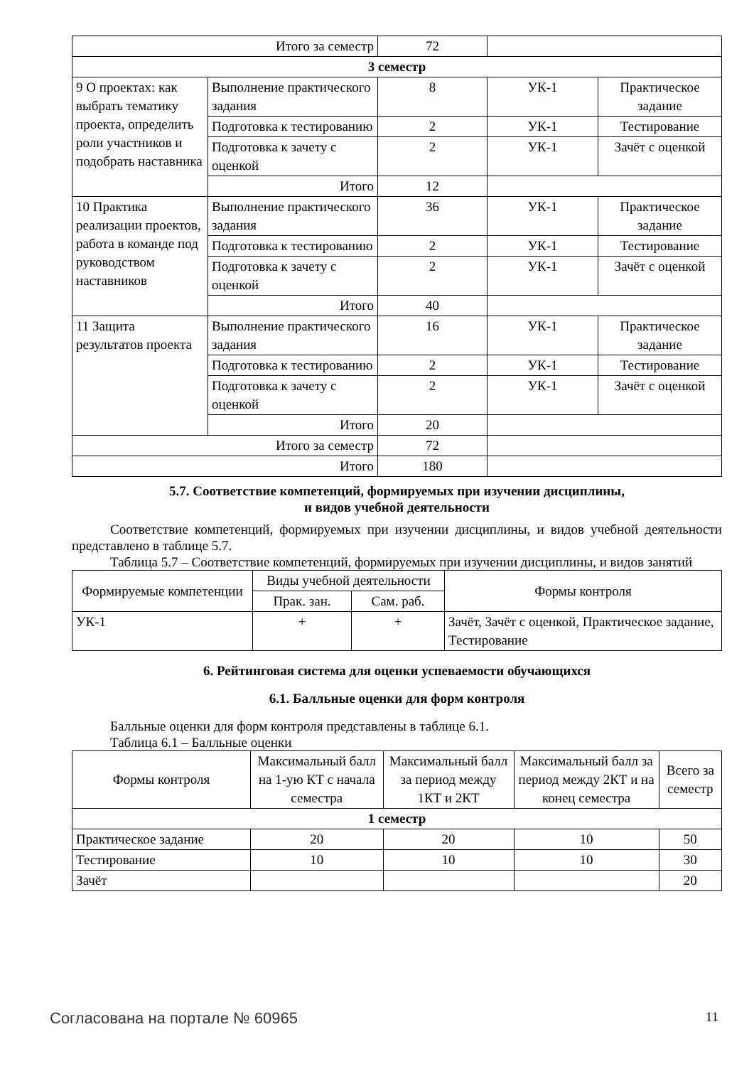| Итого за семестр | | 72 | | |
| 3 семестр | | | | |
| 9 О проектах: как выбрать тематику проекта, определить роли участников и подобрать наставника | Выполнение практического задания | 8 | УК-1 | Практическое задание |
| | Подготовка к тестированию | 2 | УК-1 | Тестирование |
| | Подготовка к зачету с оценкой | 2 | УК-1 | Зачёт с оценкой |
| | Итого | 12 | | |
| 10 Практика реализации проектов, работа в команде под руководством наставников | Выполнение практического задания | 36 | УК-1 | Практическое задание |
| | Подготовка к тестированию | 2 | УК-1 | Тестирование |
| | Подготовка к зачету с оценкой | 2 | УК-1 | Зачёт с оценкой |
| | Итого | 40 | | |
| 11 Защита результатов проекта | Выполнение практического задания | 16 | УК-1 | Практическое задание |
| | Подготовка к тестированию | 2 | УК-1 | Тестирование |
| | Подготовка к зачету с оценкой | 2 | УК-1 | Зачёт с оценкой |
| | Итого | 20 | | |
| Итого за семестр | | 72 | | |
| Итого | | 180 | | |
5.7. Соответствие компетенций, формируемых при изучении дисциплины,
и видов учебной деятельности
Соответствие компетенций, формируемых при изучении дисциплины, и видов учебной деятельности представлено в таблице 5.7.
Таблица 5.7 – Соответствие компетенций, формируемых при изучении дисциплины, и видов занятий
| Формируемые компетенции | Виды учебной деятельности | | Формы контроля |
| --- | --- | --- | --- |
| | Прак. зан. | Сам. раб. | |
| УК-1 | + | + | Зачёт, Зачёт с оценкой, Практическое задание, Тестирование |
6. Рейтинговая система для оценки успеваемости обучающихся
6.1. Балльные оценки для форм контроля
Балльные оценки для форм контроля представлены в таблице 6.1.
Таблица 6.1 – Балльные оценки
| Формы контроля | Максимальный балл на 1-ую КТ с начала семестра | Максимальный балл за период между 1КТ и 2КТ | Максимальный балл за период между 2КТ и на конец семестра | Всего за семестр |
| --- | --- | --- | --- | --- |
| 1 семестр | | | | |
| Практическое задание | 20 | 20 | 10 | 50 |
| Тестирование | 10 | 10 | 10 | 30 |
| Зачёт | | | | 20 |
Согласована на портале № 60965 11